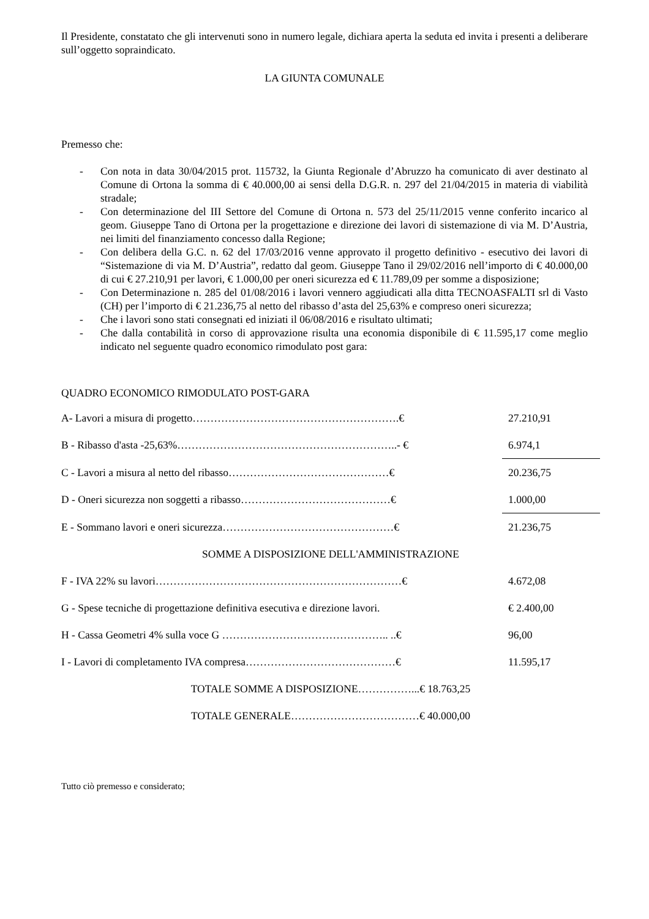Il Presidente, constatato che gli intervenuti sono in numero legale, dichiara aperta la seduta ed invita i presenti a deliberare sull’oggetto sopraindicato.
LA GIUNTA COMUNALE
Premesso che:
- Con nota in data 30/04/2015 prot. 115732, la Giunta Regionale d’Abruzzo ha comunicato di aver destinato al Comune di Ortona la somma di € 40.000,00 ai sensi della D.G.R. n. 297 del 21/04/2015 in materia di viabilità stradale;
- Con determinazione del III Settore del Comune di Ortona n. 573 del 25/11/2015 venne conferito incarico al geom. Giuseppe Tano di Ortona per la progettazione e direzione dei lavori di sistemazione di via M. D’Austria, nei limiti del finanziamento concesso dalla Regione;
- Con delibera della G.C. n. 62 del 17/03/2016 venne approvato il progetto definitivo - esecutivo dei lavori di “Sistemazione di via M. D’Austria”, redatto dal geom. Giuseppe Tano il 29/02/2016 nell’importo di € 40.000,00 di cui € 27.210,91 per lavori, € 1.000,00 per oneri sicurezza ed € 11.789,09 per somme a disposizione;
- Con Determinazione n. 285 del 01/08/2016 i lavori vennero aggiudicati alla ditta TECNOASFALTI srl di Vasto (CH) per l’importo di € 21.236,75 al netto del ribasso d’asta del 25,63% e compreso oneri sicurezza;
- Che i lavori sono stati consegnati ed iniziati il 06/08/2016 e risultato ultimati;
- Che dalla contabilità in corso di approvazione risulta una economia disponibile di € 11.595,17 come meglio indicato nel seguente quadro economico rimodulato post gara:
QUADRO ECONOMICO RIMODULATO POST-GARA
| A- Lavori a misura di progetto………………………………………………….€ | 27.210,91 |
| B - Ribasso d'asta -25,63%……………………………………………………..- € | 6.974,1 |
| C - Lavori a misura al netto del ribasso………………………………………€ | 20.236,75 |
| D - Oneri sicurezza non soggetti a ribasso……………………………………€ | 1.000,00 |
| E - Sommano lavori e oneri sicurezza…………………………………………€ | 21.236,75 |
| SOMME A DISPOSIZIONE DELL'AMMINISTRAZIONE | |
| F - IVA 22% su lavori……………………………………………………………€ | 4.672,08 |
| G - Spese tecniche di progettazione definitiva esecutiva e direzione lavori. | € 2.400,00 |
| H - Cassa Geometri 4% sulla voce G ……………………………………….. ..€ | 96,00 |
| I - Lavori di completamento IVA compresa……………………………………€ | 11.595,17 |
| TOTALE SOMME A DISPOSIZIONE……………...€ 18.763,25 | |
| TOTALE GENERALE………………………………€ 40.000,00 | |
Tutto ciò premesso e considerato;